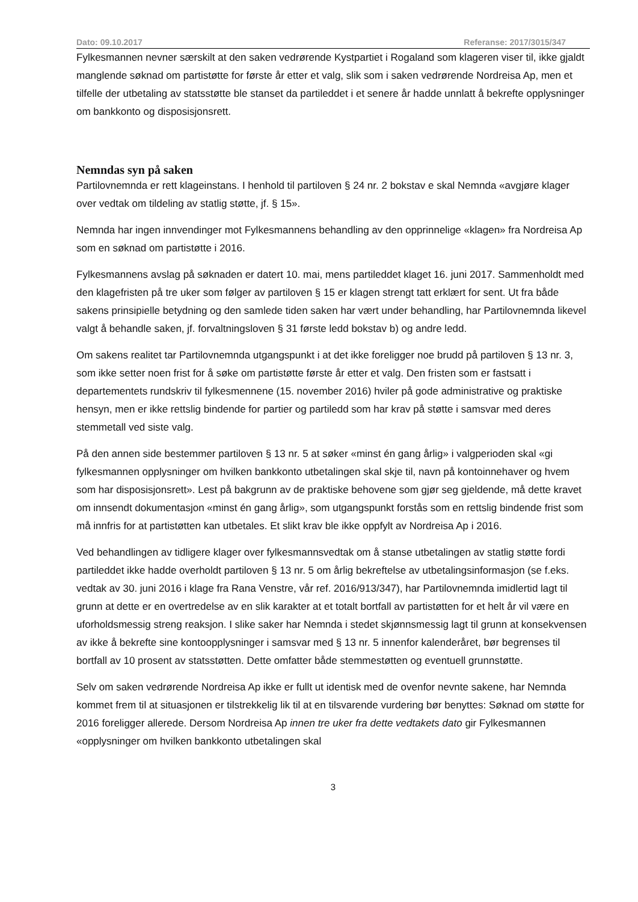Dato: 09.10.2017 Referanse: 2017/3015/347
Fylkesmannen nevner særskilt at den saken vedrørende Kystpartiet i Rogaland som klageren viser til, ikke gjaldt manglende søknad om partistøtte for første år etter et valg, slik som i saken vedrørende Nordreisa Ap, men et tilfelle der utbetaling av statsstøtte ble stanset da partileddet i et senere år hadde unnlatt å bekrefte opplysninger om bankkonto og disposisjonsrett.
Nemndas syn på saken
Partilovnemnda er rett klageinstans. I henhold til partiloven § 24 nr. 2 bokstav e skal Nemnda «avgjøre klager over vedtak om tildeling av statlig støtte, jf. § 15».
Nemnda har ingen innvendinger mot Fylkesmannens behandling av den opprinnelige «klagen» fra Nordreisa Ap som en søknad om partistøtte i 2016.
Fylkesmannens avslag på søknaden er datert 10. mai, mens partileddet klaget 16. juni 2017. Sammenholdt med den klagefristen på tre uker som følger av partiloven § 15 er klagen strengt tatt erklært for sent. Ut fra både sakens prinsipielle betydning og den samlede tiden saken har vært under behandling, har Partilovnemnda likevel valgt å behandle saken, jf. forvaltningsloven § 31 første ledd bokstav b) og andre ledd.
Om sakens realitet tar Partilovnemnda utgangspunkt i at det ikke foreligger noe brudd på partiloven § 13 nr. 3, som ikke setter noen frist for å søke om partistøtte første år etter et valg. Den fristen som er fastsatt i departementets rundskriv til fylkesmennene (15. november 2016) hviler på gode administrative og praktiske hensyn, men er ikke rettslig bindende for partier og partiledd som har krav på støtte i samsvar med deres stemmetall ved siste valg.
På den annen side bestemmer partiloven § 13 nr. 5 at søker «minst én gang årlig» i valgperioden skal «gi fylkesmannen opplysninger om hvilken bankkonto utbetalingen skal skje til, navn på kontoinnehaver og hvem som har disposisjonsrett». Lest på bakgrunn av de praktiske behovene som gjør seg gjeldende, må dette kravet om innsendt dokumentasjon «minst én gang årlig», som utgangspunkt forstås som en rettslig bindende frist som må innfris for at partistøtten kan utbetales. Et slikt krav ble ikke oppfylt av Nordreisa Ap i 2016.
Ved behandlingen av tidligere klager over fylkesmannsvedtak om å stanse utbetalingen av statlig støtte fordi partileddet ikke hadde overholdt partiloven § 13 nr. 5 om årlig bekreftelse av utbetalingsinformasjon (se f.eks. vedtak av 30. juni 2016 i klage fra Rana Venstre, vår ref. 2016/913/347), har Partilovnemnda imidlertid lagt til grunn at dette er en overtredelse av en slik karakter at et totalt bortfall av partistøtten for et helt år vil være en uforholdsmessig streng reaksjon. I slike saker har Nemnda i stedet skjønnsmessig lagt til grunn at konsekvensen av ikke å bekrefte sine kontoopplysninger i samsvar med § 13 nr. 5 innenfor kalenderåret, bør begrenses til bortfall av 10 prosent av statsstøtten. Dette omfatter både stemmestøtten og eventuell grunnstøtte.
Selv om saken vedrørende Nordreisa Ap ikke er fullt ut identisk med de ovenfor nevnte sakene, har Nemnda kommet frem til at situasjonen er tilstrekkelig lik til at en tilsvarende vurdering bør benyttes: Søknad om støtte for 2016 foreligger allerede. Dersom Nordreisa Ap innen tre uker fra dette vedtakets dato gir Fylkesmannen «opplysninger om hvilken bankkonto utbetalingen skal
3